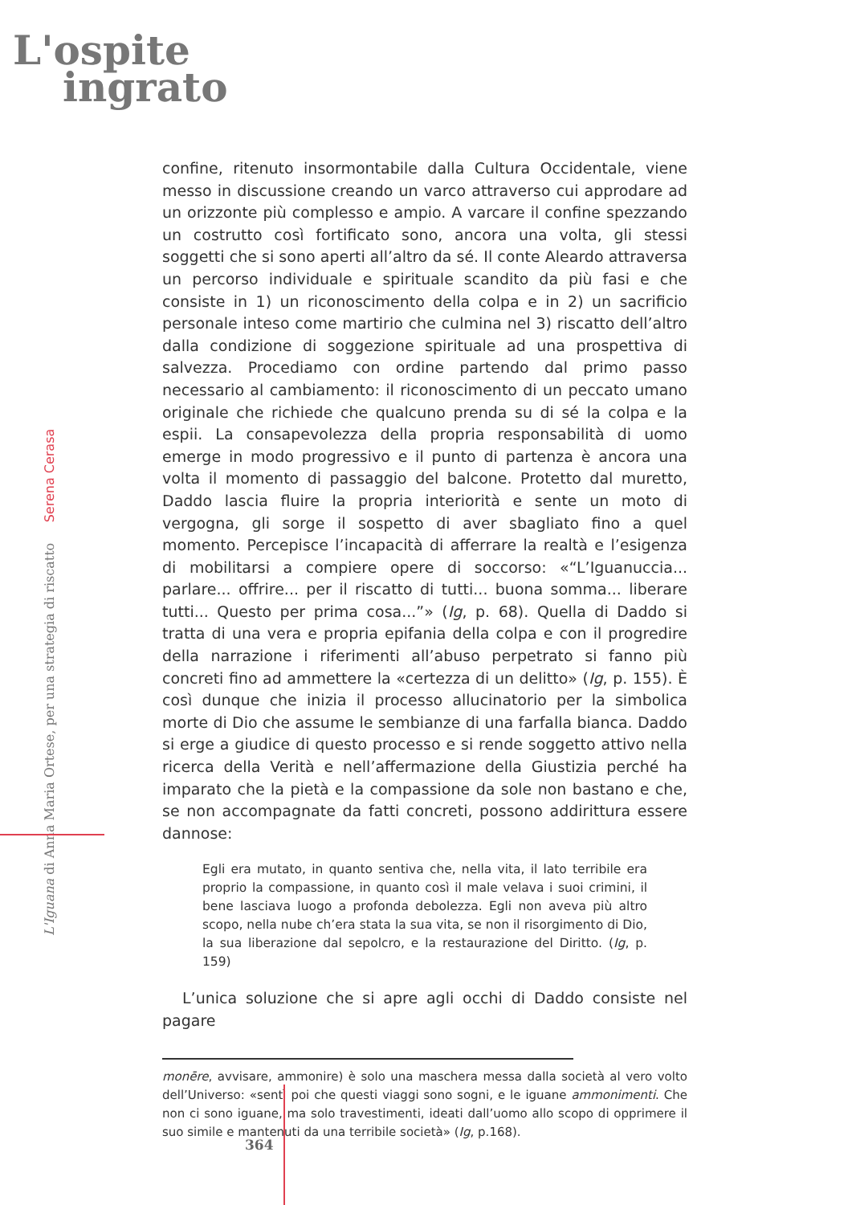L'ospite
ingrato
L'Iguana di Anna Maria Ortese, per una strategia di riscatto Serena Cerasa
confine, ritenuto insormontabile dalla Cultura Occidentale, viene messo in discussione creando un varco attraverso cui approdare ad un orizzonte più complesso e ampio. A varcare il confine spezzando un costrutto così fortificato sono, ancora una volta, gli stessi soggetti che si sono aperti all’altro da sé. Il conte Aleardo attraversa un percorso individuale e spirituale scandito da più fasi e che consiste in 1) un riconoscimento della colpa e in 2) un sacrificio personale inteso come martirio che culmina nel 3) riscatto dell’altro dalla condizione di soggezione spirituale ad una prospettiva di salvezza. Procediamo con ordine partendo dal primo passo necessario al cambiamento: il riconoscimento di un peccato umano originale che richiede che qualcuno prenda su di sé la colpa e la espii. La consapevolezza della propria responsabilità di uomo emerge in modo progressivo e il punto di partenza è ancora una volta il momento di passaggio del balcone. Protetto dal muretto, Daddo lascia fluire la propria interiorità e sente un moto di vergogna, gli sorge il sospetto di aver sbagliato fino a quel momento. Percepisce l’incapacità di afferrare la realtà e l’esigenza di mobilitarsi a compiere opere di soccorso: «“L’Iguanuccia... parlare... offrire... per il riscatto di tutti... buona somma... liberare tutti... Questo per prima cosa...”» (Ig, p. 68). Quella di Daddo si tratta di una vera e propria epifania della colpa e con il progredire della narrazione i riferimenti all’abuso perpetrato si fanno più concreti fino ad ammettere la «certezza di un delitto» (Ig, p. 155). È così dunque che inizia il processo allucinatorio per la simbolica morte di Dio che assume le sembianze di una farfalla bianca. Daddo si erge a giudice di questo processo e si rende soggetto attivo nella ricerca della Verità e nell’affermazione della Giustizia perché ha imparato che la pietà e la compassione da sole non bastano e che, se non accompagnate da fatti concreti, possono addirittura essere dannose:
Egli era mutato, in quanto sentiva che, nella vita, il lato terribile era proprio la compassione, in quanto così il male velava i suoi crimini, il bene lasciava luogo a profonda debolezza. Egli non aveva più altro scopo, nella nube ch’era stata la sua vita, se non il risorgimento di Dio, la sua liberazione dal sepolcro, e la restaurazione del Diritto. (Ig, p. 159)
L’unica soluzione che si apre agli occhi di Daddo consiste nel pagare
monēre, avvisare, ammonire) è solo una maschera messa dalla società al vero volto dell’Universo: «sentì poi che questi viaggi sono sogni, e le iguane ammonimenti. Che non ci sono iguane, ma solo travestimenti, ideati dall’uomo allo scopo di opprimere il suo simile e mantenuti da una terribile società» (Ig, p.168).
364